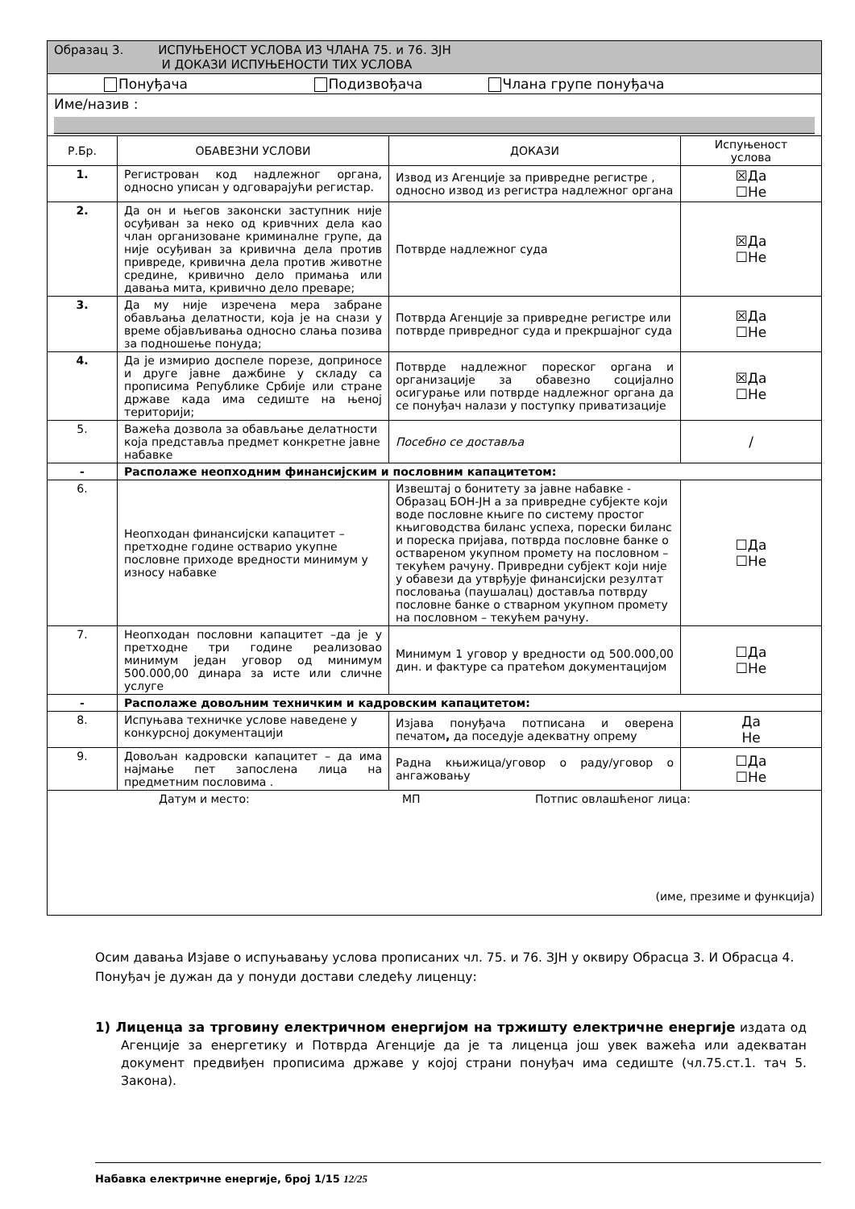| Образац 3. ИСПУЊЕНОСТ УСЛОВА ИЗ ЧЛАНА 75. и 76. ЗЈН И ДОКАЗИ ИСПУЊЕНОСТИ ТИХ УСЛОВА | | | |
| Понуђача Подизвођача Члана групе понуђача | | | |
| Име/назив : | | | |
| Р.Бр. | ОБАВЕЗНИ УСЛОВИ | ДОКАЗИ | Испуњеност услова |
| 1. | Регистрован код надлежног органа, односно уписан у одговарајући регистар. | Извод из Агенције за привредне регистре , односно извод из регистра надлежног органа | ☒Да ☐Не |
| 2. | Да он и његов законски заступник није осуђиван за неко од кривчних дела као члан организоване криминалне групе, да није осуђиван за кривична дела против привреде, кривична дела против животне средине, кривично дело примања или давања мита, кривично дело преваре; | Потврде надлежног суда | ☒Да ☐Не |
| 3. | Да му није изречена мера забране обављања делатности, која је на снази у време објављивања односно слања позива за подношење понуда; | Потврда Агенције за привредне регистре или потврде привредног суда и прекршајног суда | ☒Да ☐Не |
| 4. | Да је измирио доспеле порезе, доприносе и друге јавне дажбине у складу са прописима Републике Србије или стране државе када има седиште на њеној територији; | Потврде надлежног пореског органа и организације за обавезно социјално осигурање или потврде надлежног органа да се понуђач налази у поступку приватизације | ☒Да ☐Не |
| 5. | Важећа дозвола за обављање делатности која представља предмет конкретне јавне набавке | Посебно се доставља | / |
| - | Располаже неопходним финансијским и пословним капацитетом: | | |
| 6. | Неопходан финансијски капацитет – претходне године остварио укупне пословне приходе вредности минимум у износу набавке | Извештај о бонитету за јавне набавке - Образац БОН-ЈН а за привредне субјекте који воде пословне књиге по систему простог књиговодства биланс успеха, порески биланс и пореска пријава, потврда пословне банке о оствареном укупном промету на пословном – текућем рачуну. Привредни субјект који није у обавези да утврђује финансијски резултат пословања (паушалац) доставља потврду пословне банке о стварном укупном промету на пословном – текућем рачуну. | ☐Да ☐Не |
| 7. | Неопходан пословни капацитет –да је у претходне три године реализовао минимум један уговор од минимум 500.000,00 динара за исте или сличне услуге | Минимум 1 уговор у вредности од 500.000,00 дин. и фактуре са пратећом документацијом | ☐Да ☐Не |
| - | Располаже довољним техничким и кадровским капацитетом: | | |
| 8. | Испуњава техничке услове наведене у конкурсној документацији | Изјава понуђача потписана и оверена печатом , да поседује адекватну опрему | Да Не |
| 9. | Довољан кадровски капацитет – да има најмање пет запослена лица на предметним пословима . | Радна књижица/уговор о раду/уговор о ангажовању | ☐Да ☐Не |
| Датум и место: МП Потпис овлашћеног лица: (име, презиме и функција) | | | |
Осим давања Изјаве о испуњавању услова прописаних чл. 75. и 76. ЗЈН у оквиру Обрасца 3. И Обрасца 4. Понуђач је дужан да у понуди достави следећу лиценцу:
1) Лиценца за трговину електричном енергијом на тржишту електричне енергије издата од Агенције за енергетику и Потврда Агенције да је та лиценца још увек важећа или адекватан документ предвиђен прописима државе у којој страни понуђач има седиште (чл.75.ст.1. тач 5. Закона).
Набавка електричне енергије, број 1/15 12/25